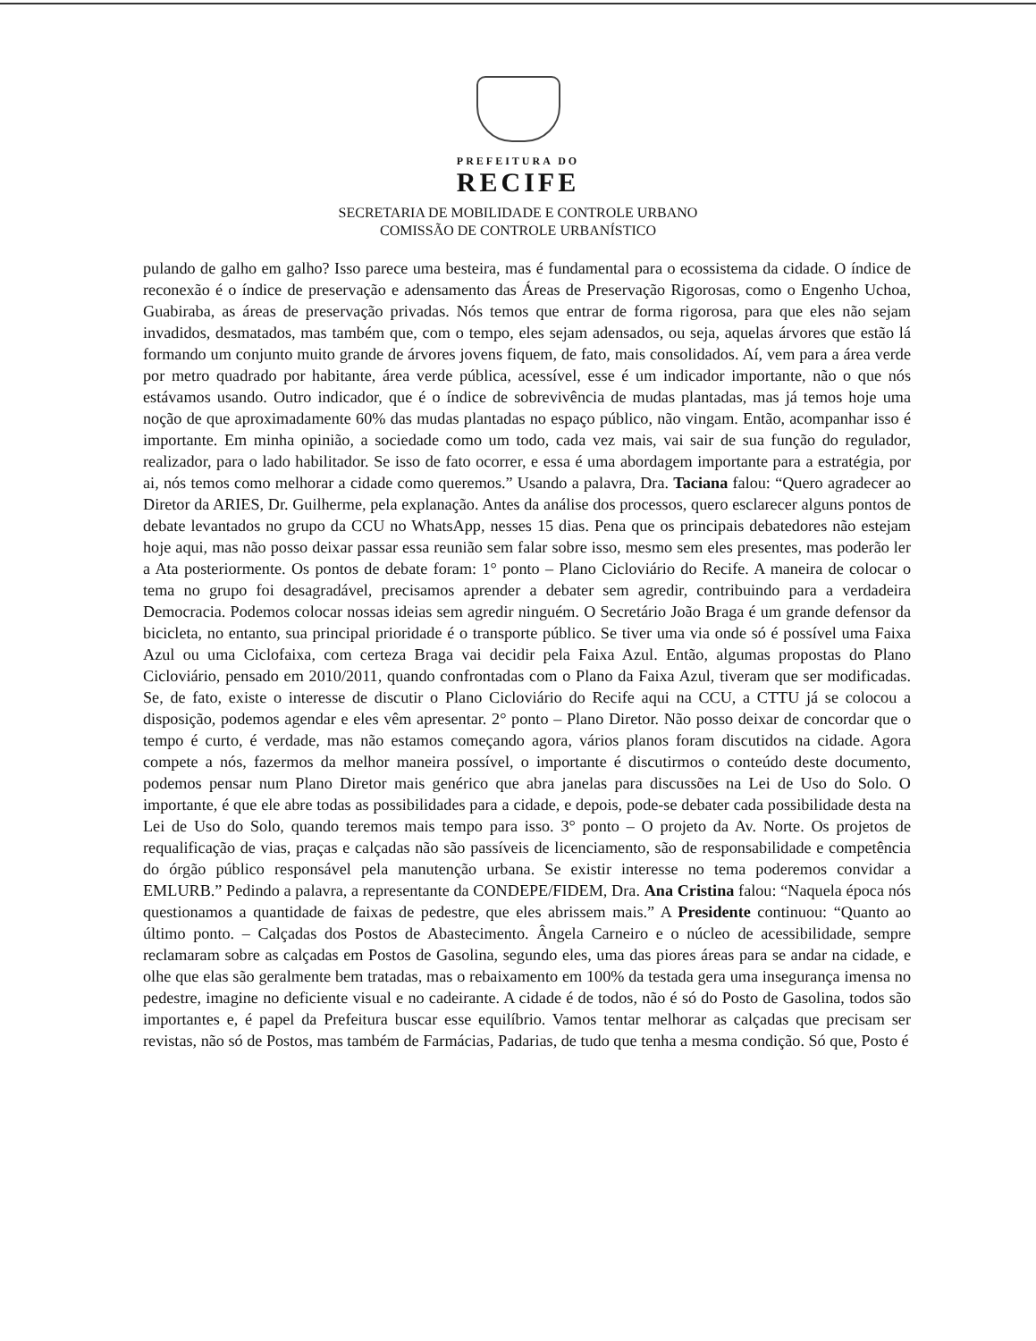PREFEITURA DO
RECIFE
SECRETARIA DE MOBILIDADE E CONTROLE URBANO
COMISSÃO DE CONTROLE URBANÍSTICO
pulando de galho em galho? Isso parece uma besteira, mas é fundamental para o ecossistema da cidade. O índice de reconexão é o índice de preservação e adensamento das Áreas de Preservação Rigorosas, como o Engenho Uchoa, Guabiraba, as áreas de preservação privadas. Nós temos que entrar de forma rigorosa, para que eles não sejam invadidos, desmatados, mas também que, com o tempo, eles sejam adensados, ou seja, aquelas árvores que estão lá formando um conjunto muito grande de árvores jovens fiquem, de fato, mais consolidados. Aí, vem para a área verde por metro quadrado por habitante, área verde pública, acessível, esse é um indicador importante, não o que nós estávamos usando. Outro indicador, que é o índice de sobrevivência de mudas plantadas, mas já temos hoje uma noção de que aproximadamente 60% das mudas plantadas no espaço público, não vingam. Então, acompanhar isso é importante. Em minha opinião, a sociedade como um todo, cada vez mais, vai sair de sua função do regulador, realizador, para o lado habilitador. Se isso de fato ocorrer, e essa é uma abordagem importante para a estratégia, por ai, nós temos como melhorar a cidade como queremos.” Usando a palavra, Dra. Taciana falou: “Quero agradecer ao Diretor da ARIES, Dr. Guilherme, pela explanação. Antes da análise dos processos, quero esclarecer alguns pontos de debate levantados no grupo da CCU no WhatsApp, nesses 15 dias. Pena que os principais debatedores não estejam hoje aqui, mas não posso deixar passar essa reunião sem falar sobre isso, mesmo sem eles presentes, mas poderão ler a Ata posteriormente. Os pontos de debate foram: 1° ponto – Plano Cicloviário do Recife. A maneira de colocar o tema no grupo foi desagradável, precisamos aprender a debater sem agredir, contribuindo para a verdadeira Democracia. Podemos colocar nossas ideias sem agredir ninguém. O Secretário João Braga é um grande defensor da bicicleta, no entanto, sua principal prioridade é o transporte público. Se tiver uma via onde só é possível uma Faixa Azul ou uma Ciclofaixa, com certeza Braga vai decidir pela Faixa Azul. Então, algumas propostas do Plano Cicloviário, pensado em 2010/2011, quando confrontadas com o Plano da Faixa Azul, tiveram que ser modificadas. Se, de fato, existe o interesse de discutir o Plano Cicloviário do Recife aqui na CCU, a CTTU já se colocou a disposição, podemos agendar e eles vêm apresentar. 2° ponto – Plano Diretor. Não posso deixar de concordar que o tempo é curto, é verdade, mas não estamos começando agora, vários planos foram discutidos na cidade. Agora compete a nós, fazermos da melhor maneira possível, o importante é discutirmos o conteúdo deste documento, podemos pensar num Plano Diretor mais genérico que abra janelas para discussões na Lei de Uso do Solo. O importante, é que ele abre todas as possibilidades para a cidade, e depois, pode-se debater cada possibilidade desta na Lei de Uso do Solo, quando teremos mais tempo para isso. 3° ponto – O projeto da Av. Norte. Os projetos de requalificação de vias, praças e calçadas não são passíveis de licenciamento, são de responsabilidade e competência do órgão público responsável pela manutenção urbana. Se existir interesse no tema poderemos convidar a EMLURB.” Pedindo a palavra, a representante da CONDEPE/FIDEM, Dra. Ana Cristina falou: “Naquela época nós questionamos a quantidade de faixas de pedestre, que eles abrissem mais.” A Presidente continuou: “Quanto ao último ponto. – Calçadas dos Postos de Abastecimento. Ângela Carneiro e o núcleo de acessibilidade, sempre reclamaram sobre as calçadas em Postos de Gasolina, segundo eles, uma das piores áreas para se andar na cidade, e olhe que elas são geralmente bem tratadas, mas o rebaixamento em 100% da testada gera uma insegurança imensa no pedestre, imagine no deficiente visual e no cadeirante. A cidade é de todos, não é só do Posto de Gasolina, todos são importantes e, é papel da Prefeitura buscar esse equilíbrio. Vamos tentar melhorar as calçadas que precisam ser revistas, não só de Postos, mas também de Farmácias, Padarias, de tudo que tenha a mesma condição. Só que, Posto é